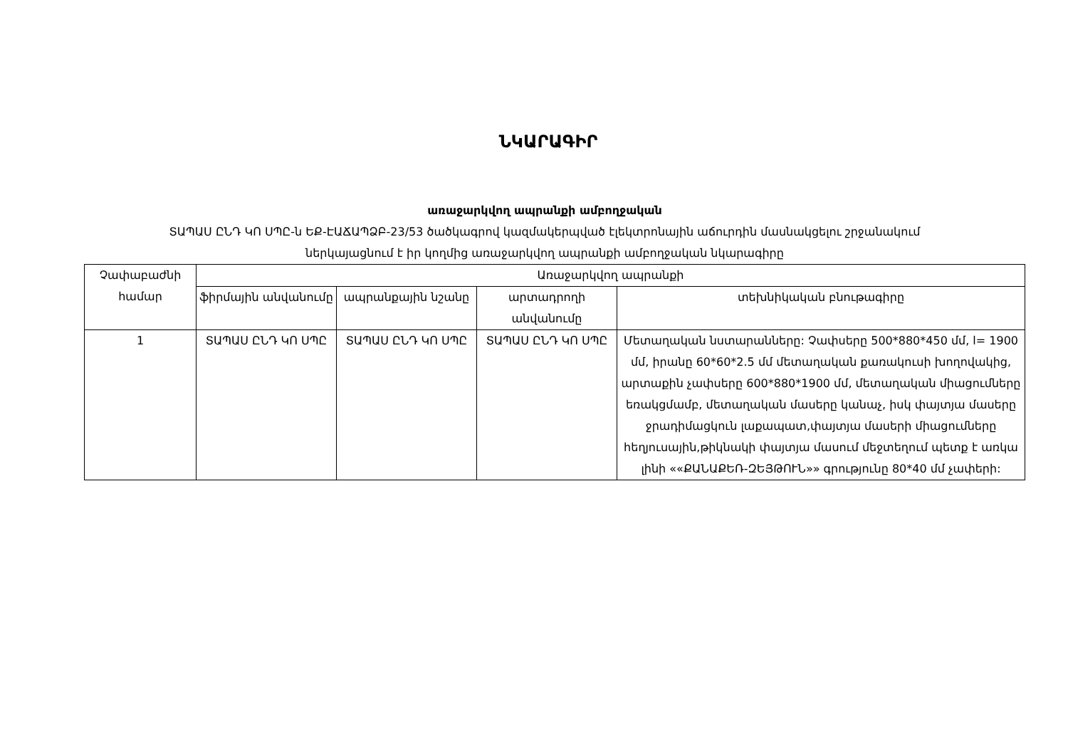ՆԿԱՐԱԳԻՐ
առաջարկվող ապրանքի ամբողջական
ՏԱՊԱՍ ԸՆԴ ԿՈ ՍՊԸ-ն ԵՔ-ԷԱՃԱՊՁԲ-23/53 ծածկագրով կազմակերպված էլեկտրոնային աճուրդին մասնակցելու շրջանակում
ներկայացնում է իր կողմից առաջարկվող ապրանքի ամբողջական նկարագիրը
| Չափաբաժնի համար | Առաջարկվող ապրանքի | | | |
| --- | --- | --- | --- | --- |
| | ֆիրմային անվանումը | ապրանքային նշանը | արտադրողի անվանումը | տեխնիկական բնութագիրը |
| 1 | ՏԱՊԱՍ ԸՆԴ ԿՈ ՍՊԸ | ՏԱՊԱՍ ԸՆԴ ԿՈ ՍՊԸ | ՏԱՊԱՍ ԸՆԴ ԿՈ ՍՊԸ | Մետաղական նստարանները: Չափսերը 500*880*450 մմ, l= 1900 մմ, իրանը 60*60*2.5 մմ մետաղական քառակուսի խողովակից, արտաքին չափսերը 600*880*1900 մմ, մետաղական միացումները եռակցմամբ, մետաղական մասերը կանաչ, իսկ փայտյա մասերը ջրադիմացկուն լաքապատ,փայտյա մասերի միացումները հեղյուսային,թիկնակի փայտյա մասում մեջտեղում պետք է առկա լինի ««ՔԱՆԱՔԵՌ-ԶԵՅԹՈՒՆ»» գրությունը 80*40 մմ չափերի: |